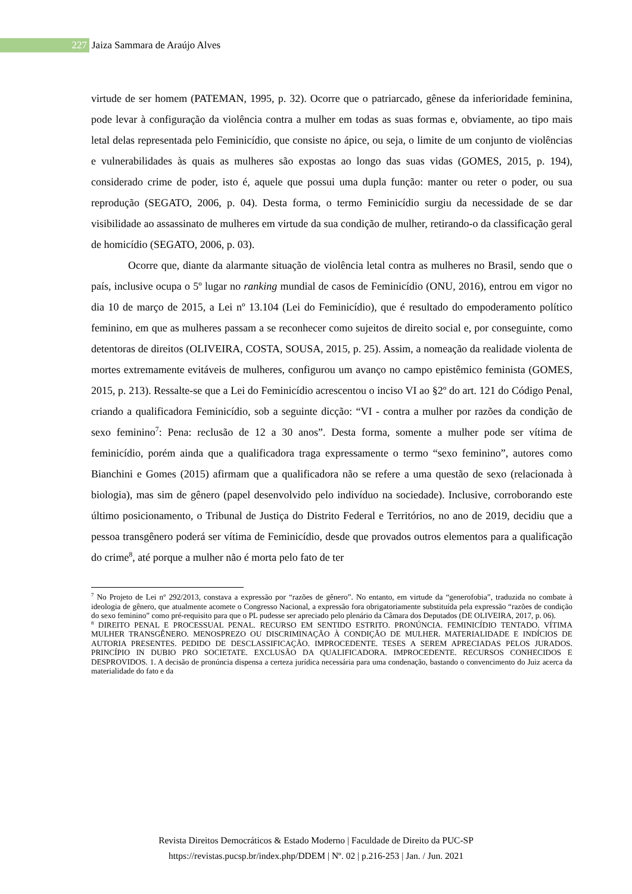227 Jaiza Sammara de Araújo Alves
virtude de ser homem (PATEMAN, 1995, p. 32). Ocorre que o patriarcado, gênese da inferioridade feminina, pode levar à configuração da violência contra a mulher em todas as suas formas e, obviamente, ao tipo mais letal delas representada pelo Feminicídio, que consiste no ápice, ou seja, o limite de um conjunto de violências e vulnerabilidades às quais as mulheres são expostas ao longo das suas vidas (GOMES, 2015, p. 194), considerado crime de poder, isto é, aquele que possui uma dupla função: manter ou reter o poder, ou sua reprodução (SEGATO, 2006, p. 04). Desta forma, o termo Feminicídio surgiu da necessidade de se dar visibilidade ao assassinato de mulheres em virtude da sua condição de mulher, retirando-o da classificação geral de homicídio (SEGATO, 2006, p. 03).
Ocorre que, diante da alarmante situação de violência letal contra as mulheres no Brasil, sendo que o país, inclusive ocupa o 5º lugar no ranking mundial de casos de Feminicídio (ONU, 2016), entrou em vigor no dia 10 de março de 2015, a Lei nº 13.104 (Lei do Feminicídio), que é resultado do empoderamento político feminino, em que as mulheres passam a se reconhecer como sujeitos de direito social e, por conseguinte, como detentoras de direitos (OLIVEIRA, COSTA, SOUSA, 2015, p. 25). Assim, a nomeação da realidade violenta de mortes extremamente evitáveis de mulheres, configurou um avanço no campo epistêmico feminista (GOMES, 2015, p. 213). Ressalte-se que a Lei do Feminicídio acrescentou o inciso VI ao §2º do art. 121 do Código Penal, criando a qualificadora Feminicídio, sob a seguinte dicção: “VI - contra a mulher por razões da condição de sexo feminino<sup>7</sup>: Pena: reclusão de 12 a 30 anos”. Desta forma, somente a mulher pode ser vítima de feminicídio, porém ainda que a qualificadora traga expressamente o termo “sexo feminino”, autores como Bianchini e Gomes (2015) afirmam que a qualificadora não se refere a uma questão de sexo (relacionada à biologia), mas sim de gênero (papel desenvolvido pelo indivíduo na sociedade). Inclusive, corroborando este último posicionamento, o Tribunal de Justiça do Distrito Federal e Territórios, no ano de 2019, decidiu que a pessoa transgênero poderá ser vítima de Feminicídio, desde que provados outros elementos para a qualificação do crime<sup>8</sup>, até porque a mulher não é morta pelo fato de ter
<sup>7</sup> No Projeto de Lei nº 292/2013, constava a expressão por “razões de gênero”. No entanto, em virtude da “generofobia”, traduzida no combate à ideologia de gênero, que atualmente acomete o Congresso Nacional, a expressão fora obrigatoriamente substituída pela expressão “razões de condição do sexo feminino” como pré-requisito para que o PL pudesse ser apreciado pelo plenário da Câmara dos Deputados (DE OLIVEIRA, 2017, p. 06).
<sup>8</sup> DIREITO PENAL E PROCESSUAL PENAL. RECURSO EM SENTIDO ESTRITO. PRONÚNCIA. FEMINICÍDIO TENTADO. VÍTIMA MULHER TRANSGÊNERO. MENOSPREZO OU DISCRIMINAÇÃO À CONDIÇÃO DE MULHER. MATERIALIDADE E INDÍCIOS DE AUTORIA PRESENTES. PEDIDO DE DESCLASSIFICAÇÃO. IMPROCEDENTE. TESES A SEREM APRECIADAS PELOS JURADOS. PRINCÍPIO IN DUBIO PRO SOCIETATE. EXCLUSÃO DA QUALIFICADORA. IMPROCEDENTE. RECURSOS CONHECIDOS E DESPROVIDOS. 1. A decisão de pronúncia dispensa a certeza jurídica necessária para uma condenação, bastando o convencimento do Juiz acerca da materialidade do fato e da
Revista Direitos Democráticos & Estado Moderno | Faculdade de Direito da PUC-SP
https://revistas.pucsp.br/index.php/DDEM | Nº. 02 | p.216-253 | Jan. / Jun. 2021